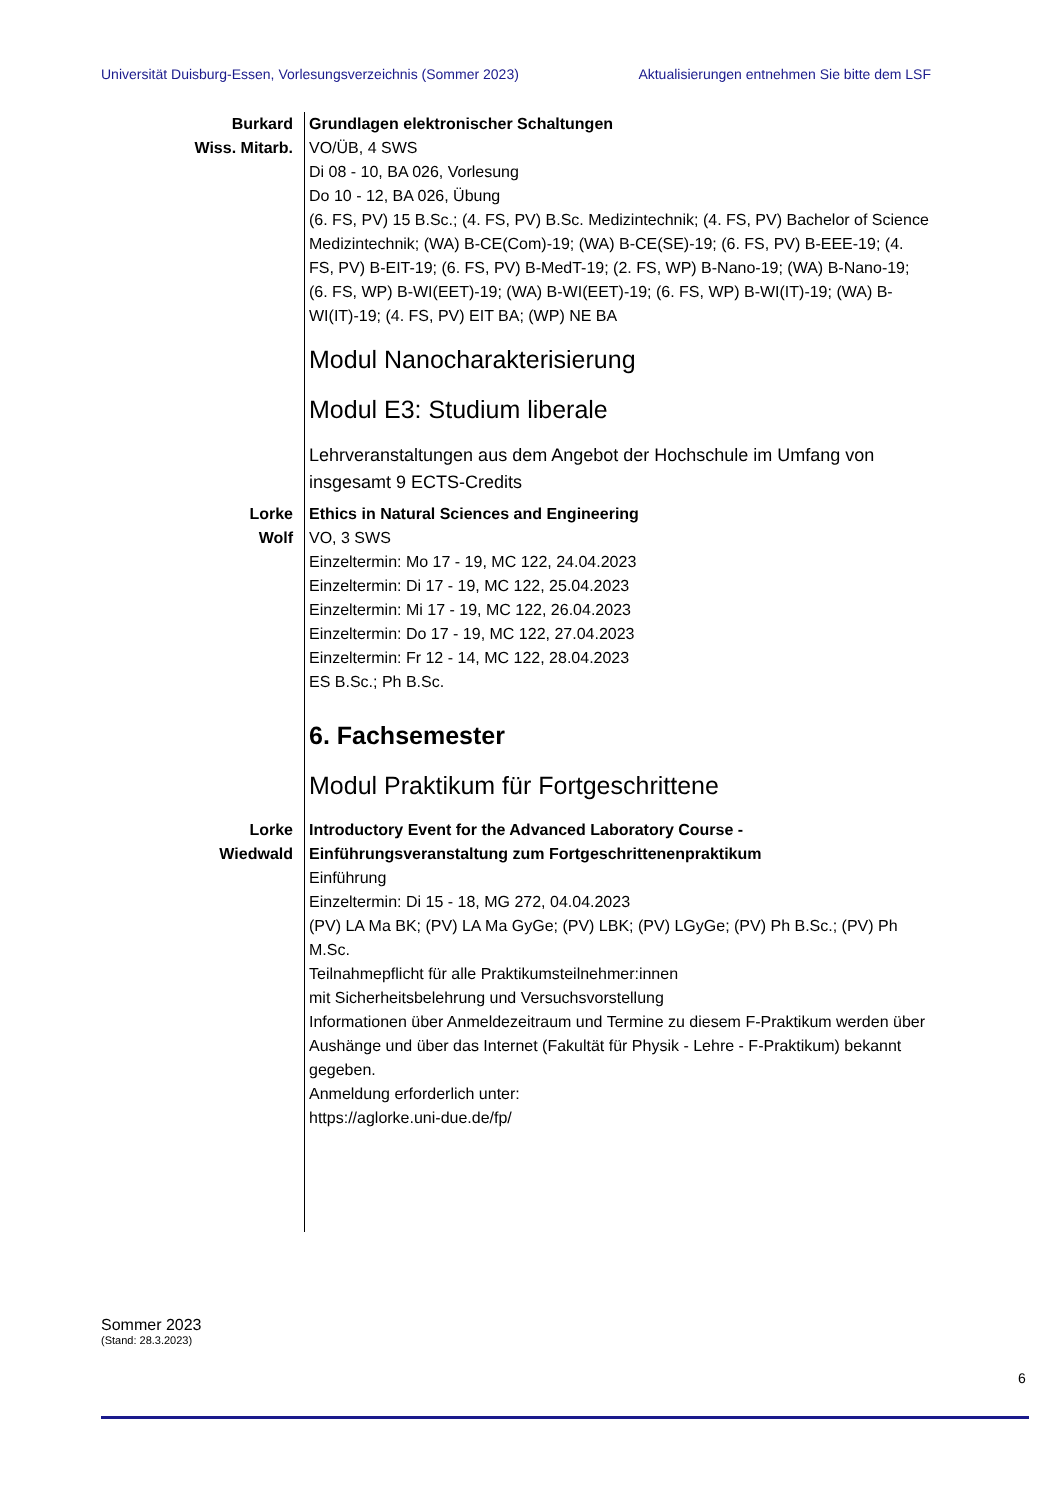Universität Duisburg-Essen, Vorlesungsverzeichnis (Sommer 2023) Aktualisierungen entnehmen Sie bitte dem LSF
Burkard
Wiss. Mitarb.
Grundlagen elektronischer Schaltungen
VO/ÜB, 4 SWS
Di 08 - 10, BA 026, Vorlesung
Do 10 - 12, BA 026, Übung
(6. FS, PV) 15 B.Sc.; (4. FS, PV) B.Sc. Medizintechnik; (4. FS, PV) Bachelor of Science Medizintechnik; (WA) B-CE(Com)-19; (WA) B-CE(SE)-19; (6. FS, PV) B-EEE-19; (4. FS, PV) B-EIT-19; (6. FS, PV) B-MedT-19; (2. FS, WP) B-Nano-19; (WA) B-Nano-19; (6. FS, WP) B-WI(EET)-19; (WA) B-WI(EET)-19; (6. FS, WP) B-WI(IT)-19; (WA) B-WI(IT)-19; (4. FS, PV) EIT BA; (WP) NE BA
Modul Nanocharakterisierung
Modul E3: Studium liberale
Lehrveranstaltungen aus dem Angebot der Hochschule im Umfang von insgesamt 9 ECTS-Credits
Lorke
Wolf
Ethics in Natural Sciences and Engineering
VO, 3 SWS
Einzeltermin: Mo 17 - 19, MC 122, 24.04.2023
Einzeltermin: Di 17 - 19, MC 122, 25.04.2023
Einzeltermin: Mi 17 - 19, MC 122, 26.04.2023
Einzeltermin: Do 17 - 19, MC 122, 27.04.2023
Einzeltermin: Fr 12 - 14, MC 122, 28.04.2023
ES B.Sc.; Ph B.Sc.
6. Fachsemester
Modul Praktikum für Fortgeschrittene
Lorke
Wiedwald
Introductory Event for the Advanced Laboratory Course - Einführungsveranstaltung zum Fortgeschrittenenpraktikum
Einführung
Einzeltermin: Di 15 - 18, MG 272, 04.04.2023
(PV) LA Ma BK; (PV) LA Ma GyGe; (PV) LBK; (PV) LGyGe; (PV) Ph B.Sc.; (PV) Ph M.Sc.
Teilnahmepflicht für alle Praktikumsteilnehmer:innen
mit Sicherheitsbelehrung und Versuchsvorstellung
Informationen über Anmeldezeitraum und Termine zu diesem F-Praktikum werden über Aushänge und über das Internet (Fakultät für Physik - Lehre - F-Praktikum) bekannt gegeben.
Anmeldung erforderlich unter:
https://aglorke.uni-due.de/fp/
Sommer 2023
(Stand: 28.3.2023)
6